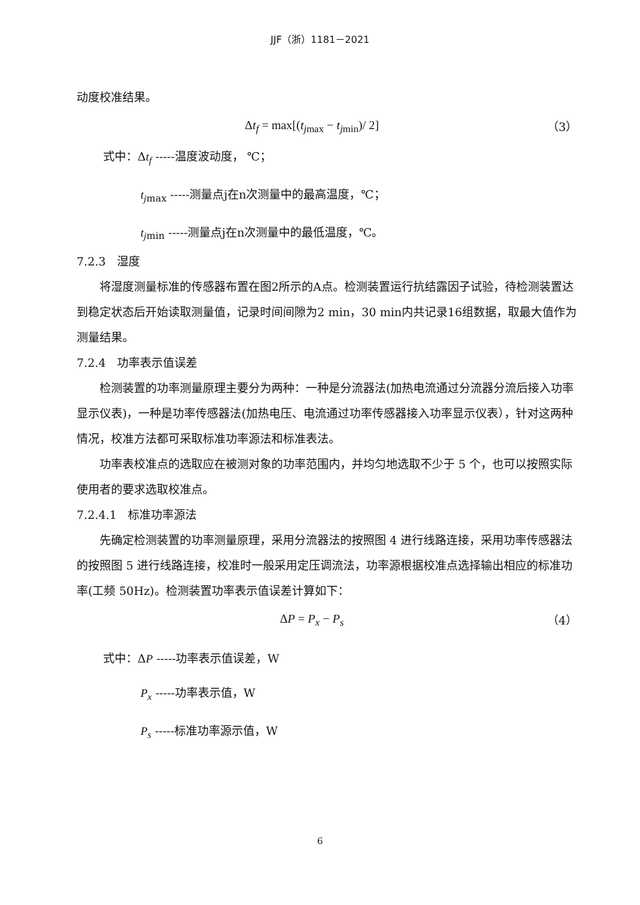JJF（浙）1181－2021
动度校准结果。
Δt<sub>f</sub> = max[(t<sub>jmax</sub> − t<sub>jmin</sub>)/ 2] （3）
式中：Δt<sub>f</sub> -----温度波动度， ℃；
t<sub>jmax</sub> -----测量点j在n次测量中的最高温度，℃；
t<sub>jmin</sub> -----测量点j在n次测量中的最低温度，℃。
7.2.3　湿度
将湿度测量标准的传感器布置在图2所示的A点。检测装置运行抗结露因子试验，待检测装置达到稳定状态后开始读取测量值，记录时间间隙为2 min，30 min内共记录16组数据，取最大值作为测量结果。
7.2.4　功率表示值误差
检测装置的功率测量原理主要分为两种：一种是分流器法(加热电流通过分流器分流后接入功率显示仪表)，一种是功率传感器法(加热电压、电流通过功率传感器接入功率显示仪表），针对这两种情况，校准方法都可采取标准功率源法和标准表法。
功率表校准点的选取应在被测对象的功率范围内，并均匀地选取不少于 5 个，也可以按照实际使用者的要求选取校准点。
7.2.4.1　标准功率源法
先确定检测装置的功率测量原理，采用分流器法的按照图 4 进行线路连接，采用功率传感器法的按照图 5 进行线路连接，校准时一般采用定压调流法，功率源根据校准点选择输出相应的标准功率(工频 50Hz)。检测装置功率表示值误差计算如下：
ΔP = P<sub>x</sub> − P<sub>s</sub> （4）
式中：ΔP -----功率表示值误差，W
P<sub>x</sub> -----功率表示值，W
P<sub>s</sub> -----标准功率源示值，W
6